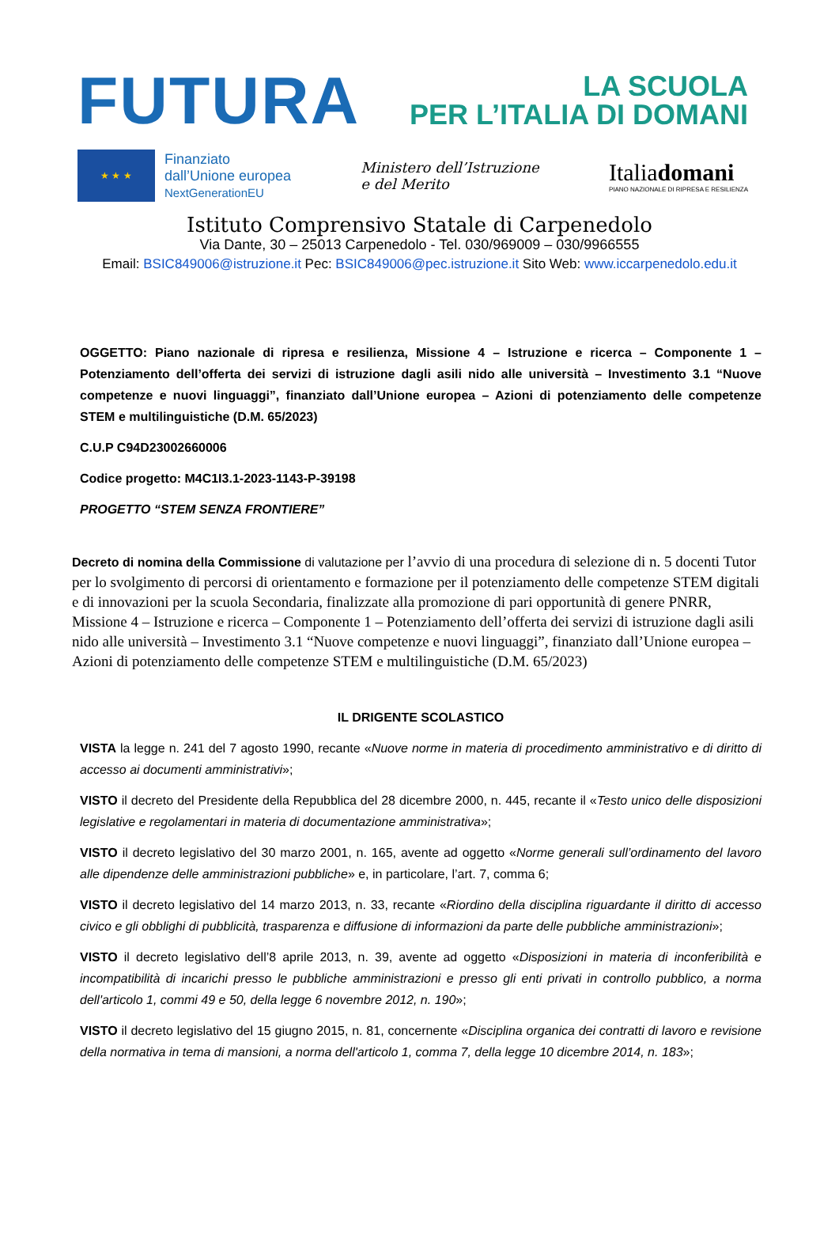FUTURA
LA SCUOLA
PER L’ITALIA DI DOMANI
★ ★ ★
Finanziato
dall’Unione europea
NextGenerationEU
Ministero dell’Istruzione
e del Merito
Italiadomani
PIANO NAZIONALE DI RIPRESA E RESILIENZA
Istituto Comprensivo Statale di Carpenedolo
Via Dante, 30 – 25013 Carpenedolo - Tel. 030/969009 – 030/9966555
Email: BSIC849006@istruzione.it Pec: BSIC849006@pec.istruzione.it Sito Web: www.iccarpenedolo.edu.it
OGGETTO: Piano nazionale di ripresa e resilienza, Missione 4 – Istruzione e ricerca – Componente 1 – Potenziamento dell’offerta dei servizi di istruzione dagli asili nido alle università – Investimento 3.1 “Nuove competenze e nuovi linguaggi”, finanziato dall’Unione europea – Azioni di potenziamento delle competenze STEM e multilinguistiche (D.M. 65/2023)
C.U.P C94D23002660006
Codice progetto: M4C1I3.1-2023-1143-P-39198
PROGETTO “STEM SENZA FRONTIERE”
Decreto di nomina della Commissione di valutazione per l’avvio di una procedura di selezione di n. 5 docenti Tutor per lo svolgimento di percorsi di orientamento e formazione per il potenziamento delle competenze STEM digitali e di innovazioni per la scuola Secondaria, finalizzate alla promozione di pari opportunità di genere PNRR, Missione 4 – Istruzione e ricerca – Componente 1 – Potenziamento dell’offerta dei servizi di istruzione dagli asili nido alle università – Investimento 3.1 “Nuove competenze e nuovi linguaggi”, finanziato dall’Unione europea – Azioni di potenziamento delle competenze STEM e multilinguistiche (D.M. 65/2023)
IL DRIGENTE SCOLASTICO
VISTA la legge n. 241 del 7 agosto 1990, recante «Nuove norme in materia di procedimento amministrativo e di diritto di accesso ai documenti amministrativi»;
VISTO il decreto del Presidente della Repubblica del 28 dicembre 2000, n. 445, recante il «Testo unico delle disposizioni legislative e regolamentari in materia di documentazione amministrativa»;
VISTO il decreto legislativo del 30 marzo 2001, n. 165, avente ad oggetto «Norme generali sull’ordinamento del lavoro alle dipendenze delle amministrazioni pubbliche» e, in particolare, l’art. 7, comma 6;
VISTO il decreto legislativo del 14 marzo 2013, n. 33, recante «Riordino della disciplina riguardante il diritto di accesso civico e gli obblighi di pubblicità, trasparenza e diffusione di informazioni da parte delle pubbliche amministrazioni»;
VISTO il decreto legislativo dell’8 aprile 2013, n. 39, avente ad oggetto «Disposizioni in materia di inconferibilità e incompatibilità di incarichi presso le pubbliche amministrazioni e presso gli enti privati in controllo pubblico, a norma dell'articolo 1, commi 49 e 50, della legge 6 novembre 2012, n. 190»;
VISTO il decreto legislativo del 15 giugno 2015, n. 81, concernente «Disciplina organica dei contratti di lavoro e revisione della normativa in tema di mansioni, a norma dell'articolo 1, comma 7, della legge 10 dicembre 2014, n. 183»;